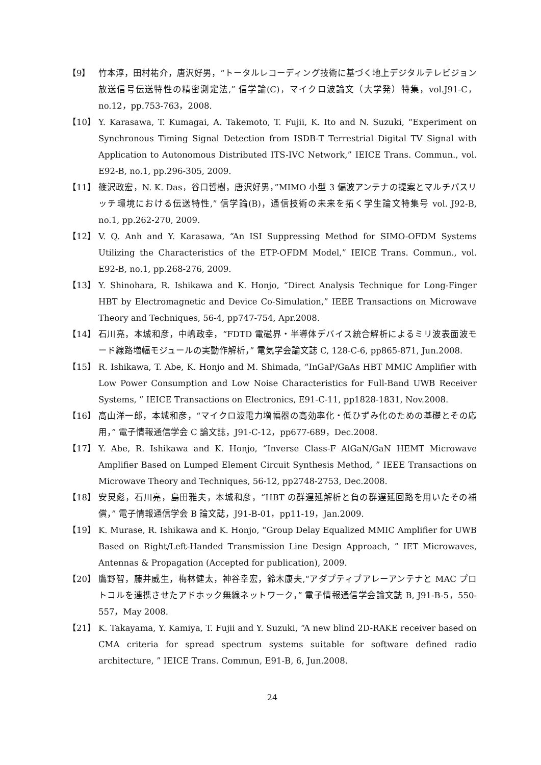【9】 竹本淳，田村祐介，唐沢好男，“トータルレコーディング技術に基づく地上デジタルテレビジョン放送信号伝送特性の精密測定法,” 信学論(C)，マイクロ波論文（大学発）特集，vol.J91-C，no.12，pp.753-763，2008.
【10】 Y. Karasawa, T. Kumagai, A. Takemoto, T. Fujii, K. Ito and N. Suzuki, “Experiment on Synchronous Timing Signal Detection from ISDB-T Terrestrial Digital TV Signal with Application to Autonomous Distributed ITS-IVC Network,” IEICE Trans. Commun., vol. E92-B, no.1, pp.296-305, 2009.
【11】 篠沢政宏，N. K. Das，谷口哲樹，唐沢好男，”MIMO 小型 3 偏波アンテナの提案とマルチパスリッチ環境における伝送特性,” 信学論(B)，通信技術の未来を拓く学生論文特集号 vol. J92-B, no.1, pp.262-270, 2009.
【12】 V. Q. Anh and Y. Karasawa, “An ISI Suppressing Method for SIMO-OFDM Systems Utilizing the Characteristics of the ETP-OFDM Model,” IEICE Trans. Commun., vol. E92-B, no.1, pp.268-276, 2009.
【13】 Y. Shinohara, R. Ishikawa and K. Honjo, “Direct Analysis Technique for Long-Finger HBT by Electromagnetic and Device Co-Simulation,” IEEE Transactions on Microwave Theory and Techniques, 56-4, pp747-754, Apr.2008.
【14】 石川亮，本城和彦，中嶋政幸，“FDTD 電磁界・半導体デバイス統合解析によるミリ波表面波モード線路増幅モジュールの実動作解析，” 電気学会論文誌 C, 128-C-6, pp865-871, Jun.2008.
【15】 R. Ishikawa, T. Abe, K. Honjo and M. Shimada, “InGaP/GaAs HBT MMIC Amplifier with Low Power Consumption and Low Noise Characteristics for Full-Band UWB Receiver Systems, ” IEICE Transactions on Electronics, E91-C-11, pp1828-1831, Nov.2008.
【16】 高山洋一郎，本城和彦，“マイクロ波電力増幅器の高効率化・低ひずみ化のための基礎とその応用，” 電子情報通信学会 C 論文誌，J91-C-12，pp677-689，Dec.2008.
【17】 Y. Abe, R. Ishikawa and K. Honjo, “Inverse Class-F AlGaN/GaN HEMT Microwave Amplifier Based on Lumped Element Circuit Synthesis Method, ” IEEE Transactions on Microwave Theory and Techniques, 56-12, pp2748-2753, Dec.2008.
【18】 安炅彪，石川亮，島田雅夫，本城和彦，“HBT の群遅延解析と負の群遅延回路を用いたその補償，” 電子情報通信学会 B 論文誌，J91-B-01，pp11-19，Jan.2009.
【19】 K. Murase, R. Ishikawa and K. Honjo, “Group Delay Equalized MMIC Amplifier for UWB Based on Right/Left-Handed Transmission Line Design Approach, ” IET Microwaves, Antennas & Propagation (Accepted for publication), 2009.
【20】 鷹野智，藤井威生，梅林健太，神谷幸宏，鈴木康夫,“アダプティブアレーアンテナと MAC プロトコルを連携させたアドホック無線ネットワーク，” 電子情報通信学会論文誌 B, J91-B-5，550-557，May 2008.
【21】 K. Takayama, Y. Kamiya, T. Fujii and Y. Suzuki, “A new blind 2D-RAKE receiver based on CMA criteria for spread spectrum systems suitable for software defined radio architecture, ” IEICE Trans. Commun, E91-B, 6, Jun.2008.
24